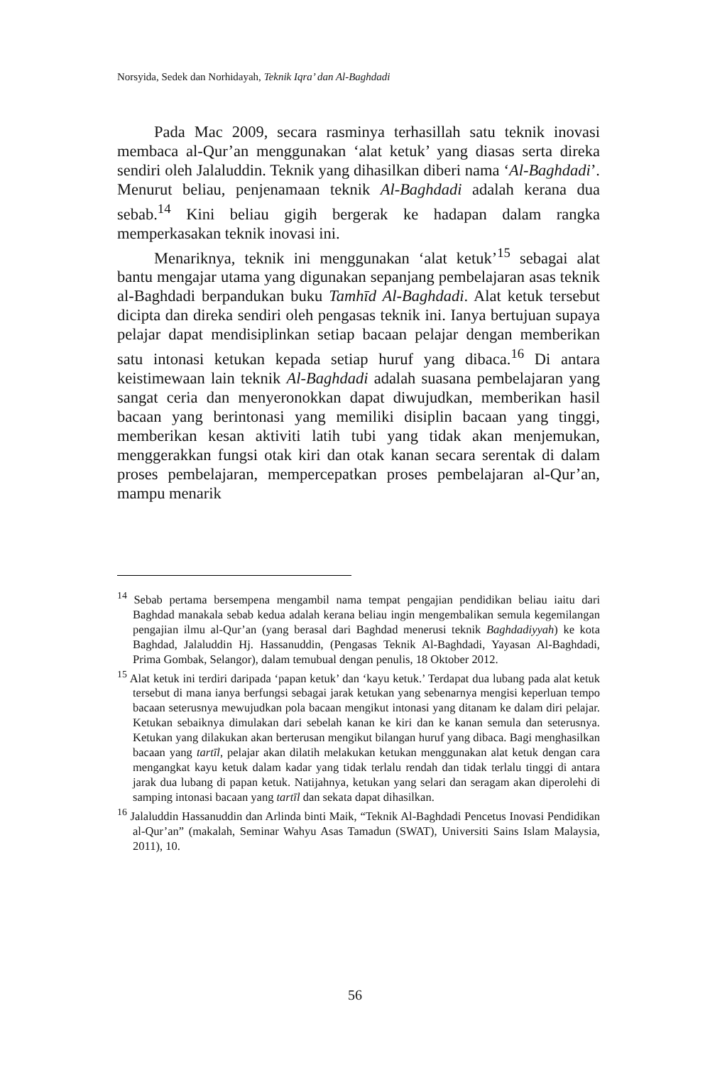Norsyida, Sedek dan Norhidayah, Teknik Iqra’ dan Al-Baghdadi
Pada Mac 2009, secara rasminya terhasillah satu teknik inovasi membaca al-Qur’an menggunakan ‘alat ketuk’ yang diasas serta direka sendiri oleh Jalaluddin. Teknik yang dihasilkan diberi nama ‘Al-Baghdadi’. Menurut beliau, penjenamaan teknik Al-Baghdadi adalah kerana dua sebab.<sup>14</sup> Kini beliau gigih bergerak ke hadapan dalam rangka memperkasakan teknik inovasi ini.
Menariknya, teknik ini menggunakan ‘alat ketuk’<sup>15</sup> sebagai alat bantu mengajar utama yang digunakan sepanjang pembelajaran asas teknik al-Baghdadi berpandukan buku Tamhīd Al-Baghdadi. Alat ketuk tersebut dicipta dan direka sendiri oleh pengasas teknik ini. Ianya bertujuan supaya pelajar dapat mendisiplinkan setiap bacaan pelajar dengan memberikan satu intonasi ketukan kepada setiap huruf yang dibaca.<sup>16</sup> Di antara keistimewaan lain teknik Al-Baghdadi adalah suasana pembelajaran yang sangat ceria dan menyeronokkan dapat diwujudkan, memberikan hasil bacaan yang berintonasi yang memiliki disiplin bacaan yang tinggi, memberikan kesan aktiviti latih tubi yang tidak akan menjemukan, menggerakkan fungsi otak kiri dan otak kanan secara serentak di dalam proses pembelajaran, mempercepatkan proses pembelajaran al-Qur’an, mampu menarik
<sup>14</sup> Sebab pertama bersempena mengambil nama tempat pengajian pendidikan beliau iaitu dari Baghdad manakala sebab kedua adalah kerana beliau ingin mengembalikan semula kegemilangan pengajian ilmu al-Qur’an (yang berasal dari Baghdad menerusi teknik Baghdadiyyah) ke kota Baghdad, Jalaluddin Hj. Hassanuddin, (Pengasas Teknik Al-Baghdadi, Yayasan Al-Baghdadi, Prima Gombak, Selangor), dalam temubual dengan penulis, 18 Oktober 2012.
<sup>15</sup> Alat ketuk ini terdiri daripada ‘papan ketuk’ dan ‘kayu ketuk.’ Terdapat dua lubang pada alat ketuk tersebut di mana ianya berfungsi sebagai jarak ketukan yang sebenarnya mengisi keperluan tempo bacaan seterusnya mewujudkan pola bacaan mengikut intonasi yang ditanam ke dalam diri pelajar. Ketukan sebaiknya dimulakan dari sebelah kanan ke kiri dan ke kanan semula dan seterusnya. Ketukan yang dilakukan akan berterusan mengikut bilangan huruf yang dibaca. Bagi menghasilkan bacaan yang tartīl, pelajar akan dilatih melakukan ketukan menggunakan alat ketuk dengan cara mengangkat kayu ketuk dalam kadar yang tidak terlalu rendah dan tidak terlalu tinggi di antara jarak dua lubang di papan ketuk. Natijahnya, ketukan yang selari dan seragam akan diperolehi di samping intonasi bacaan yang tartīl dan sekata dapat dihasilkan.
<sup>16</sup> Jalaluddin Hassanuddin dan Arlinda binti Maik, “Teknik Al-Baghdadi Pencetus Inovasi Pendidikan al-Qur’an” (makalah, Seminar Wahyu Asas Tamadun (SWAT), Universiti Sains Islam Malaysia, 2011), 10.
56